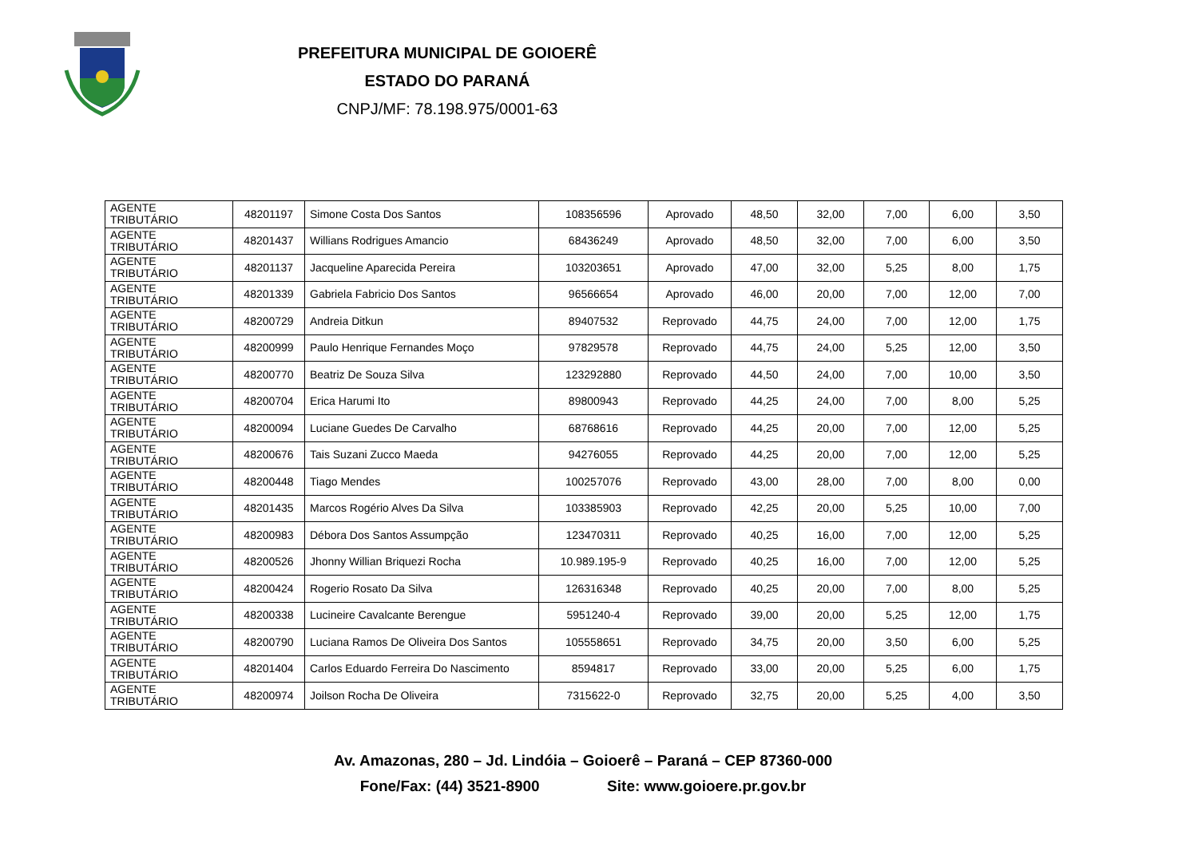PREFEITURA MUNICIPAL DE GOIOERÊ
ESTADO DO PARANÁ
CNPJ/MF: 78.198.975/0001-63
| AGENTE TRIBUTÁRIO | 48201197 | Simone Costa Dos Santos | 108356596 | Aprovado | 48,50 | 32,00 | 7,00 | 6,00 | 3,50 |
| AGENTE TRIBUTÁRIO | 48201437 | Willians Rodrigues Amancio | 68436249 | Aprovado | 48,50 | 32,00 | 7,00 | 6,00 | 3,50 |
| AGENTE TRIBUTÁRIO | 48201137 | Jacqueline Aparecida Pereira | 103203651 | Aprovado | 47,00 | 32,00 | 5,25 | 8,00 | 1,75 |
| AGENTE TRIBUTÁRIO | 48201339 | Gabriela Fabricio Dos Santos | 96566654 | Aprovado | 46,00 | 20,00 | 7,00 | 12,00 | 7,00 |
| AGENTE TRIBUTÁRIO | 48200729 | Andreia Ditkun | 89407532 | Reprovado | 44,75 | 24,00 | 7,00 | 12,00 | 1,75 |
| AGENTE TRIBUTÁRIO | 48200999 | Paulo Henrique Fernandes Moço | 97829578 | Reprovado | 44,75 | 24,00 | 5,25 | 12,00 | 3,50 |
| AGENTE TRIBUTÁRIO | 48200770 | Beatriz De Souza Silva | 123292880 | Reprovado | 44,50 | 24,00 | 7,00 | 10,00 | 3,50 |
| AGENTE TRIBUTÁRIO | 48200704 | Erica Harumi Ito | 89800943 | Reprovado | 44,25 | 24,00 | 7,00 | 8,00 | 5,25 |
| AGENTE TRIBUTÁRIO | 48200094 | Luciane Guedes De Carvalho | 68768616 | Reprovado | 44,25 | 20,00 | 7,00 | 12,00 | 5,25 |
| AGENTE TRIBUTÁRIO | 48200676 | Tais Suzani Zucco Maeda | 94276055 | Reprovado | 44,25 | 20,00 | 7,00 | 12,00 | 5,25 |
| AGENTE TRIBUTÁRIO | 48200448 | Tiago Mendes | 100257076 | Reprovado | 43,00 | 28,00 | 7,00 | 8,00 | 0,00 |
| AGENTE TRIBUTÁRIO | 48201435 | Marcos Rogério Alves Da Silva | 103385903 | Reprovado | 42,25 | 20,00 | 5,25 | 10,00 | 7,00 |
| AGENTE TRIBUTÁRIO | 48200983 | Débora Dos Santos Assumpção | 123470311 | Reprovado | 40,25 | 16,00 | 7,00 | 12,00 | 5,25 |
| AGENTE TRIBUTÁRIO | 48200526 | Jhonny Willian Briquezi Rocha | 10.989.195-9 | Reprovado | 40,25 | 16,00 | 7,00 | 12,00 | 5,25 |
| AGENTE TRIBUTÁRIO | 48200424 | Rogerio Rosato Da Silva | 126316348 | Reprovado | 40,25 | 20,00 | 7,00 | 8,00 | 5,25 |
| AGENTE TRIBUTÁRIO | 48200338 | Lucineire Cavalcante Berengue | 5951240-4 | Reprovado | 39,00 | 20,00 | 5,25 | 12,00 | 1,75 |
| AGENTE TRIBUTÁRIO | 48200790 | Luciana Ramos De Oliveira Dos Santos | 105558651 | Reprovado | 34,75 | 20,00 | 3,50 | 6,00 | 5,25 |
| AGENTE TRIBUTÁRIO | 48201404 | Carlos Eduardo Ferreira Do Nascimento | 8594817 | Reprovado | 33,00 | 20,00 | 5,25 | 6,00 | 1,75 |
| AGENTE TRIBUTÁRIO | 48200974 | Joilson Rocha De Oliveira | 7315622-0 | Reprovado | 32,75 | 20,00 | 5,25 | 4,00 | 3,50 |
Av. Amazonas, 280 – Jd. Lindóia – Goioerê – Paraná – CEP 87360-000
Fone/Fax: (44) 3521-8900 Site: www.goioere.pr.gov.br